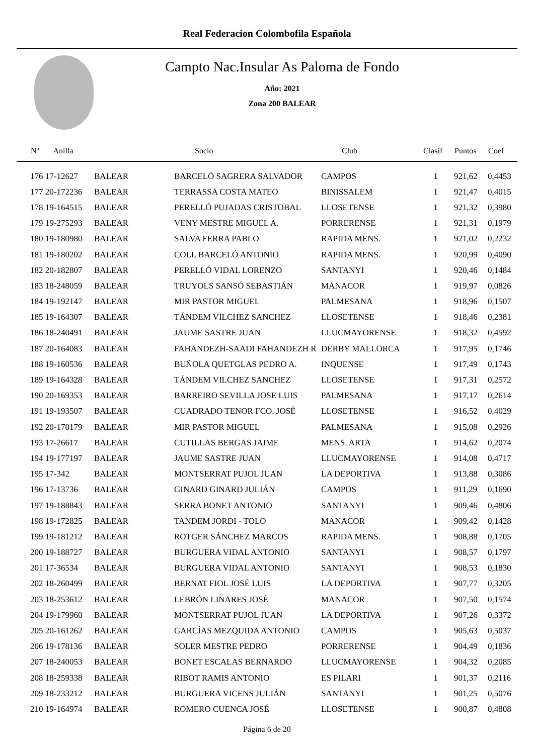Real Federacion Colombofila Española
Campto Nac.Insular As Paloma de Fondo
Año: 2021
Zona 200 BALEAR
| Nº Anilla | | Socio | Club | Clasif | Puntos | Coef |
| --- | --- | --- | --- | --- | --- | --- |
| 176 17-12627 | BALEAR | BARCELÓ SAGRERA SALVADOR | CAMPOS | 1 | 921,62 | 0,4453 |
| 177 20-172236 | BALEAR | TERRASSA COSTA MATEO | BINISSALEM | 1 | 921,47 | 0,4015 |
| 178 19-164515 | BALEAR | PERELLÓ PUJADAS CRISTOBAL | LLOSETENSE | 1 | 921,32 | 0,3980 |
| 179 19-275293 | BALEAR | VENY MESTRE MIGUEL A. | PORRERENSE | 1 | 921,31 | 0,1979 |
| 180 19-180980 | BALEAR | SALVA FERRA PABLO | RAPIDA MENS. | 1 | 921,02 | 0,2232 |
| 181 19-180202 | BALEAR | COLL BARCELÓ ANTONIO | RAPIDA MENS. | 1 | 920,99 | 0,4090 |
| 182 20-182807 | BALEAR | PERELLÓ VIDAL LORENZO | SANTANYI | 1 | 920,46 | 0,1484 |
| 183 18-248059 | BALEAR | TRUYOLS SANSÓ SEBASTIÁN | MANACOR | 1 | 919,97 | 0,0826 |
| 184 19-192147 | BALEAR | MIR PASTOR MIGUEL | PALMESANA | 1 | 918,96 | 0,1507 |
| 185 19-164307 | BALEAR | TÁNDEM VILCHEZ SANCHEZ | LLOSETENSE | 1 | 918,46 | 0,2381 |
| 186 18-240491 | BALEAR | JAUME SASTRE JUAN | LLUCMAYORENSE | 1 | 918,32 | 0,4592 |
| 187 20-164083 | BALEAR | FAHANDEZH-SAADI FAHANDEZH R | DERBY MALLORCA | 1 | 917,95 | 0,1746 |
| 188 19-160536 | BALEAR | BUÑOLA QUETGLAS PEDRO A. | INQUENSE | 1 | 917,49 | 0,1743 |
| 189 19-164328 | BALEAR | TÁNDEM VILCHEZ SANCHEZ | LLOSETENSE | 1 | 917,31 | 0,2572 |
| 190 20-169353 | BALEAR | BARREIRO SEVILLA JOSE LUIS | PALMESANA | 1 | 917,17 | 0,2614 |
| 191 19-193507 | BALEAR | CUADRADO TENOR FCO. JOSÉ | LLOSETENSE | 1 | 916,52 | 0,4029 |
| 192 20-170179 | BALEAR | MIR PASTOR MIGUEL | PALMESANA | 1 | 915,08 | 0,2926 |
| 193 17-26617 | BALEAR | CUTILLAS BERGAS JAIME | MENS. ARTA | 1 | 914,62 | 0,2074 |
| 194 19-177197 | BALEAR | JAUME SASTRE JUAN | LLUCMAYORENSE | 1 | 914,08 | 0,4717 |
| 195 17-342 | BALEAR | MONTSERRAT PUJOL JUAN | LA DEPORTIVA | 1 | 913,88 | 0,3086 |
| 196 17-13736 | BALEAR | GINARD GINARD JULIÁN | CAMPOS | 1 | 911,29 | 0,1690 |
| 197 19-188843 | BALEAR | SERRA BONET ANTONIO | SANTANYI | 1 | 909,46 | 0,4806 |
| 198 19-172825 | BALEAR | TANDEM JORDI - TOLO | MANACOR | 1 | 909,42 | 0,1428 |
| 199 19-181212 | BALEAR | ROTGER SÁNCHEZ MARCOS | RAPIDA MENS. | 1 | 908,88 | 0,1705 |
| 200 19-188727 | BALEAR | BURGUERA VIDAL ANTONIO | SANTANYI | 1 | 908,57 | 0,1797 |
| 201 17-36534 | BALEAR | BURGUERA VIDAL ANTONIO | SANTANYI | 1 | 908,53 | 0,1830 |
| 202 18-260499 | BALEAR | BERNAT FIOL JOSÉ LUIS | LA DEPORTIVA | 1 | 907,77 | 0,3205 |
| 203 18-253612 | BALEAR | LEBRÓN LINARES JOSÉ | MANACOR | 1 | 907,50 | 0,1574 |
| 204 19-179960 | BALEAR | MONTSERRAT PUJOL JUAN | LA DEPORTIVA | 1 | 907,26 | 0,3372 |
| 205 20-161262 | BALEAR | GARCÍAS MEZQUIDA ANTONIO | CAMPOS | 1 | 905,63 | 0,5037 |
| 206 19-178136 | BALEAR | SOLER MESTRE PEDRO | PORRERENSE | 1 | 904,49 | 0,1836 |
| 207 18-240053 | BALEAR | BONET ESCALAS BERNARDO | LLUCMAYORENSE | 1 | 904,32 | 0,2085 |
| 208 18-259338 | BALEAR | RIBOT RAMIS ANTONIO | ES PILARI | 1 | 901,37 | 0,2116 |
| 209 18-233212 | BALEAR | BURGUERA VICENS JULIÁN | SANTANYI | 1 | 901,25 | 0,5076 |
| 210 19-164974 | BALEAR | ROMERO CUENCA JOSÉ | LLOSETENSE | 1 | 900,87 | 0,4808 |
Página 6 de 20